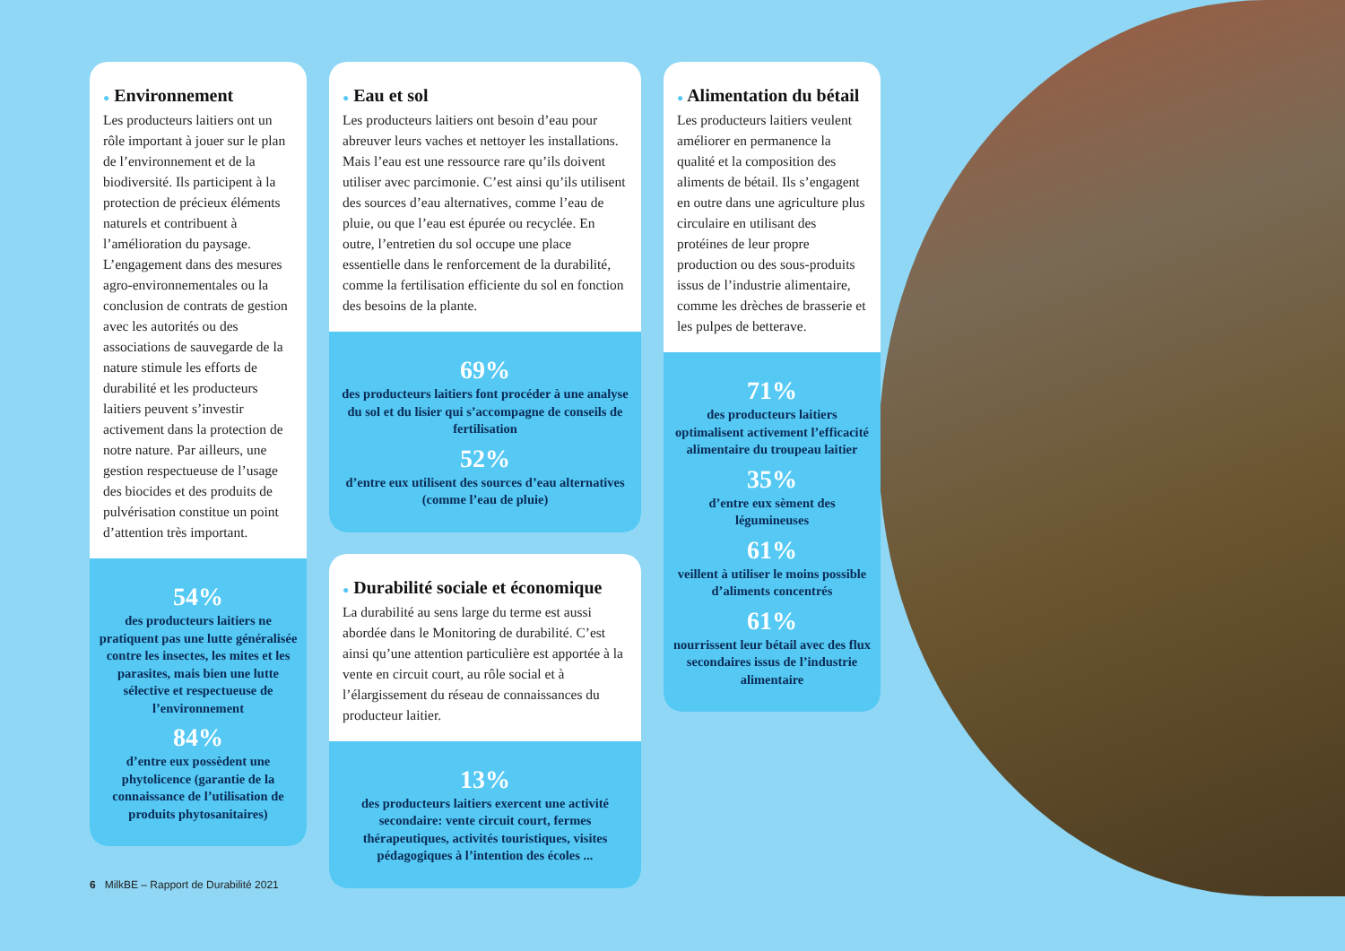● Environnement
Les producteurs laitiers ont un rôle important à jouer sur le plan de l’environnement et de la biodiversité. Ils participent à la protection de précieux éléments naturels et contribuent à l’amélioration du paysage. L’engagement dans des mesures agro-environnementales ou la conclusion de contrats de gestion avec les autorités ou des associations de sauvegarde de la nature stimule les efforts de durabilité et les producteurs laitiers peuvent s’investir activement dans la protection de notre nature. Par ailleurs, une gestion respectueuse de l’usage des biocides et des produits de pulvérisation constitue un point d’attention très important.
54%
des producteurs laitiers ne pratiquent pas une lutte généralisée contre les insectes, les mites et les parasites, mais bien une lutte sélective et respectueuse de l’environnement
84%
d’entre eux possèdent une phytolicence (garantie de la connaissance de l’utilisation de produits phytosanitaires)
● Eau et sol
Les producteurs laitiers ont besoin d’eau pour abreuver leurs vaches et nettoyer les installations. Mais l’eau est une ressource rare qu’ils doivent utiliser avec parcimonie. C’est ainsi qu’ils utilisent des sources d’eau alternatives, comme l’eau de pluie, ou que l’eau est épurée ou recyclée. En outre, l’entretien du sol occupe une place essentielle dans le renforcement de la durabilité, comme la fertilisation efficiente du sol en fonction des besoins de la plante.
69%
des producteurs laitiers font procéder à une analyse du sol et du lisier qui s’accompagne de conseils de fertilisation
52%
d’entre eux utilisent des sources d’eau alternatives (comme l’eau de pluie)
● Durabilité sociale et économique
La durabilité au sens large du terme est aussi abordée dans le Monitoring de durabilité. C’est ainsi qu’une attention particulière est apportée à la vente en circuit court, au rôle social et à l’élargissement du réseau de connaissances du producteur laitier.
13%
des producteurs laitiers exercent une activité secondaire: vente circuit court, fermes thérapeutiques, activités touristiques, visites pédagogiques à l’intention des écoles ...
● Alimentation du bétail
Les producteurs laitiers veulent améliorer en permanence la qualité et la composition des aliments de bétail. Ils s’engagent en outre dans une agriculture plus circulaire en utilisant des protéines de leur propre production ou des sous-produits issus de l’industrie alimentaire, comme les drèches de brasserie et les pulpes de betterave.
71%
des producteurs laitiers optimalisent activement l’efficacité alimentaire du troupeau laitier
35%
d’entre eux sèment des légumineuses
61%
veillent à utiliser le moins possible d’aliments concentrés
61%
nourrissent leur bétail avec des flux secondaires issus de l’industrie alimentaire
6 MilkBE – Rapport de Durabilité 2021